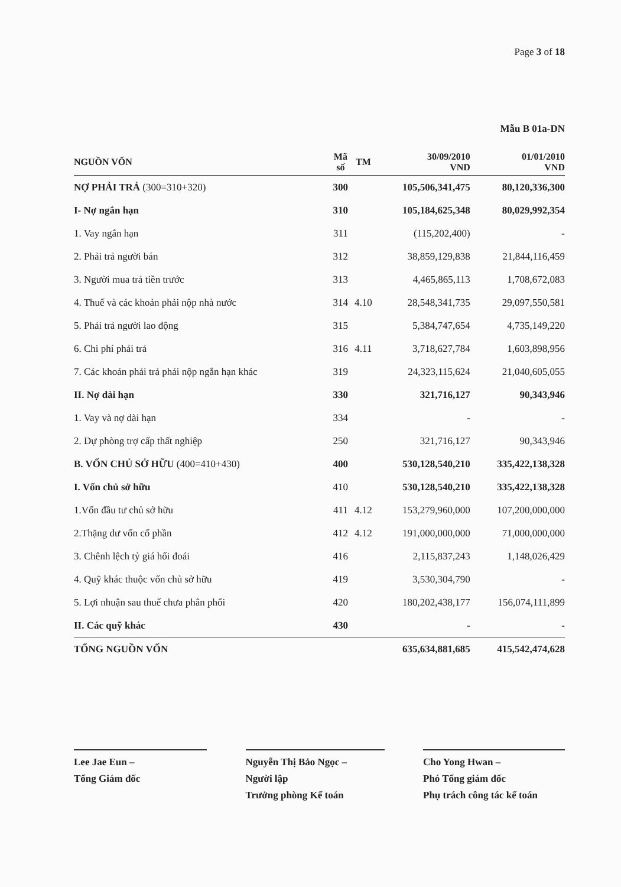Page 3 of 18
Mẫu B 01a-DN
| NGUỒN VỐN | Mã số | TM | 30/09/2010 VND | 01/01/2010 VND |
| --- | --- | --- | --- | --- |
| NỢ PHẢI TRẢ (300=310+320) | 300 | | 105,506,341,475 | 80,120,336,300 |
| I- Nợ ngắn hạn | 310 | | 105,184,625,348 | 80,029,992,354 |
| 1. Vay ngắn hạn | 311 | | (115,202,400) | - |
| 2. Phải trả người bán | 312 | | 38,859,129,838 | 21,844,116,459 |
| 3. Người mua trả tiền trước | 313 | | 4,465,865,113 | 1,708,672,083 |
| 4. Thuế và các khoản phải nộp nhà nước | 314 | 4.10 | 28,548,341,735 | 29,097,550,581 |
| 5. Phải trả người lao động | 315 | | 5,384,747,654 | 4,735,149,220 |
| 6. Chi phí phải trả | 316 | 4.11 | 3,718,627,784 | 1,603,898,956 |
| 7. Các khoản phải trả phải nộp ngắn hạn khác | 319 | | 24,323,115,624 | 21,040,605,055 |
| II. Nợ dài hạn | 330 | | 321,716,127 | 90,343,946 |
| 1. Vay và nợ dài hạn | 334 | | - | - |
| 2. Dự phòng trợ cấp thất nghiệp | 250 | | 321,716,127 | 90,343,946 |
| B. VỐN CHỦ SỞ HỮU (400=410+430) | 400 | | 530,128,540,210 | 335,422,138,328 |
| I. Vốn chủ sở hữu | 410 | | 530,128,540,210 | 335,422,138,328 |
| 1.Vốn đầu tư chủ sở hữu | 411 | 4.12 | 153,279,960,000 | 107,200,000,000 |
| 2.Thặng dư vốn cổ phần | 412 | 4.12 | 191,000,000,000 | 71,000,000,000 |
| 3. Chênh lệch tỷ giá hối đoái | 416 | | 2,115,837,243 | 1,148,026,429 |
| 4. Quỹ khác thuộc vốn chủ sở hữu | 419 | | 3,530,304,790 | - |
| 5. Lợi nhuận sau thuế chưa phân phối | 420 | | 180,202,438,177 | 156,074,111,899 |
| II. Các quỹ khác | 430 | | - | - |
| TỔNG NGUỒN VỐN | | | 635,634,881,685 | 415,542,474,628 |
Lee Jae Eun –
Tổng Giám đốc
Nguyễn Thị Bảo Ngọc –
Người lập
Trưởng phòng Kế toán
Cho Yong Hwan –
Phó Tổng giám đốc
Phụ trách công tác kế toán